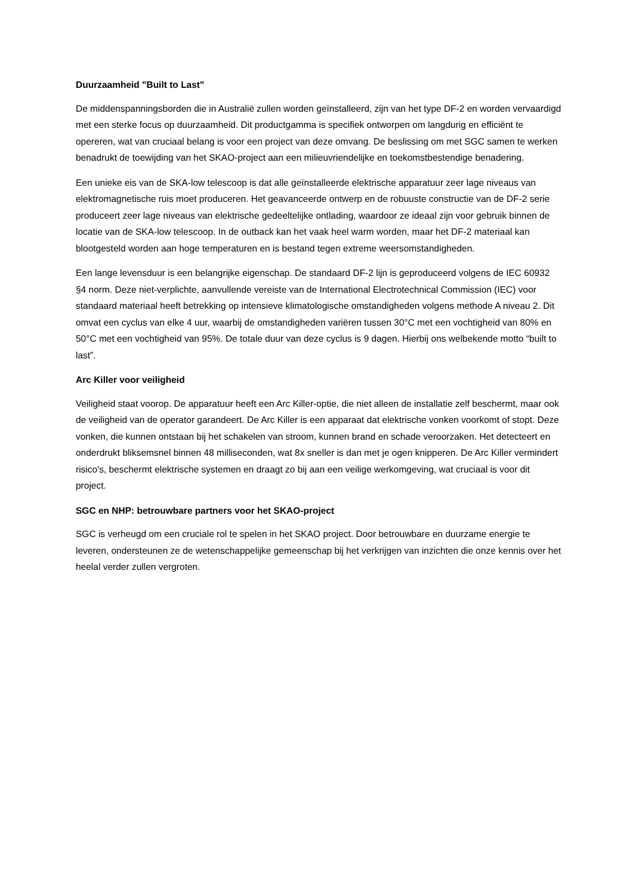Duurzaamheid "Built to Last"
De middenspanningsborden die in Australië zullen worden geïnstalleerd, zijn van het type DF-2 en worden vervaardigd met een sterke focus op duurzaamheid. Dit productgamma is specifiek ontworpen om langdurig en efficiënt te opereren, wat van cruciaal belang is voor een project van deze omvang. De beslissing om met SGC samen te werken benadrukt de toewijding van het SKAO-project aan een milieuvriendelijke en toekomstbestendige benadering.
Een unieke eis van de SKA-low telescoop is dat alle geïnstalleerde elektrische apparatuur zeer lage niveaus van elektromagnetische ruis moet produceren. Het geavanceerde ontwerp en de robuuste constructie van de DF-2 serie produceert zeer lage niveaus van elektrische gedeeltelijke ontlading, waardoor ze ideaal zijn voor gebruik binnen de locatie van de SKA-low telescoop. In de outback kan het vaak heel warm worden, maar het DF-2 materiaal kan blootgesteld worden aan hoge temperaturen en is bestand tegen extreme weersomstandigheden.
Een lange levensduur is een belangrijke eigenschap. De standaard DF-2 lijn is geproduceerd volgens de IEC 60932 §4 norm. Deze niet-verplichte, aanvullende vereiste van de International Electrotechnical Commission (IEC) voor standaard materiaal heeft betrekking op intensieve klimatologische omstandigheden volgens methode A niveau 2. Dit omvat een cyclus van elke 4 uur, waarbij de omstandigheden variëren tussen 30°C met een vochtigheid van 80% en 50°C met een vochtigheid van 95%. De totale duur van deze cyclus is 9 dagen. Hierbij ons welbekende motto “built to last”.
Arc Killer voor veiligheid
Veiligheid staat voorop. De apparatuur heeft een Arc Killer-optie, die niet alleen de installatie zelf beschermt, maar ook de veiligheid van de operator garandeert. De Arc Killer is een apparaat dat elektrische vonken voorkomt of stopt. Deze vonken, die kunnen ontstaan bij het schakelen van stroom, kunnen brand en schade veroorzaken. Het detecteert en onderdrukt bliksemsnel binnen 48 milliseconden, wat 8x sneller is dan met je ogen knipperen. De Arc Killer vermindert risico's, beschermt elektrische systemen en draagt zo bij aan een veilige werkomgeving, wat cruciaal is voor dit project.
SGC en NHP: betrouwbare partners voor het SKAO-project
SGC is verheugd om een cruciale rol te spelen in het SKAO project. Door betrouwbare en duurzame energie te leveren, ondersteunen ze de wetenschappelijke gemeenschap bij het verkrijgen van inzichten die onze kennis over het heelal verder zullen vergroten.